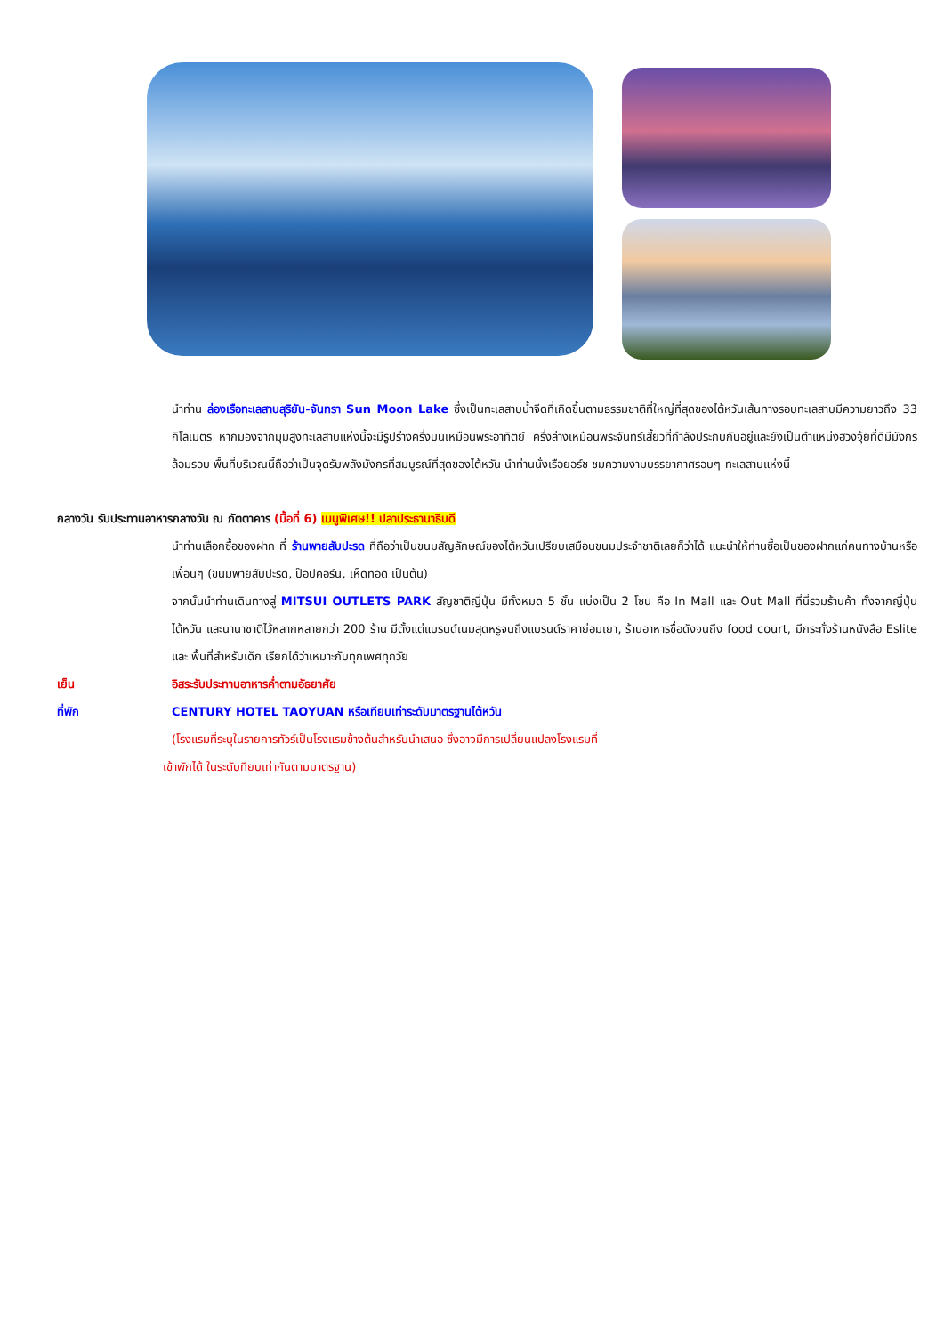นำท่าน ล่องเรือทะเลสาบสุริยัน-จันทรา Sun Moon Lake ซึ่งเป็นทะเลสาบน้ำจืดที่เกิดขึ้นตามธรรมชาติที่ใหญ่ที่สุดของไต้หวันเส้นทางรอบทะเลสาบมีความยาวถึง 33 กิโลเมตร หากมองจากมุมสูงทะเลสาบแห่งนี้จะมีรูปร่างครึ่งบนเหมือนพระอาทิตย์ ครึ่งล่างเหมือนพระจันทร์เสี้ยวที่กำลังประกบกันอยู่และยังเป็นตำแหน่งฮวงจุ้ยที่ดีมีมังกรล้อมรอบ พื้นที่บริเวณนี้ถือว่าเป็นจุดรับพลังมังกรที่สมบูรณ์ที่สุดของไต้หวัน นำท่านนั่งเรือยอร์ช ชมความงามบรรยากาศรอบๆ ทะเลสาบแห่งนี้
กลางวัน รับประทานอาหารกลางวัน ณ ภัตตาคาร (มื้อที่ 6) เมนูพิเศษ!! ปลาประธานาธิบดี
นำท่านเลือกซื้อของฝาก ที่ ร้านพายสับปะรด ที่ถือว่าเป็นขนมสัญลักษณ์ของไต้หวันเปรียบเสมือนขนมประจำชาติเลยก็ว่าได้ แนะนำให้ท่านซื้อเป็นของฝากแก่คนทางบ้านหรือเพื่อนๆ (ขนมพายสับปะรด, ป๊อปคอร์น, เห็ดทอด เป็นต้น)
จากนั้นนำท่านเดินทางสู่ MITSUI OUTLETS PARK สัญชาติญี่ปุ่น มีทั้งหมด 5 ชั้น แบ่งเป็น 2 โซน คือ In Mall และ Out Mall ที่นี่รวมร้านค้า ทั้งจากญี่ปุ่น ไต้หวัน และนานาชาติไว้หลากหลายกว่า 200 ร้าน มีตั้งแต่แบรนด์เนมสุดหรูจนถึงแบรนด์ราคาย่อมเยา, ร้านอาหารชื่อดังจนถึง food court, มีกระทั่งร้านหนังสือ Eslite และ พื้นที่สำหรับเด็ก เรียกได้ว่าเหมาะกับทุกเพศทุกวัย
เย็น อิสระรับประทานอาหารค่ำตามอัธยาศัย
ที่พัก CENTURY HOTEL TAOYUAN หรือเทียบเท่าระดับมาตรฐานไต้หวัน
(โรงแรมที่ระบุในรายการทัวร์เป็นโรงแรมข้างต้นสำหรับนำเสนอ ซึ่งอาจมีการเปลี่ยนแปลงโรงแรมที่
เข้าพักได้ ในระดับทียบเท่ากันตามมาตรฐาน)